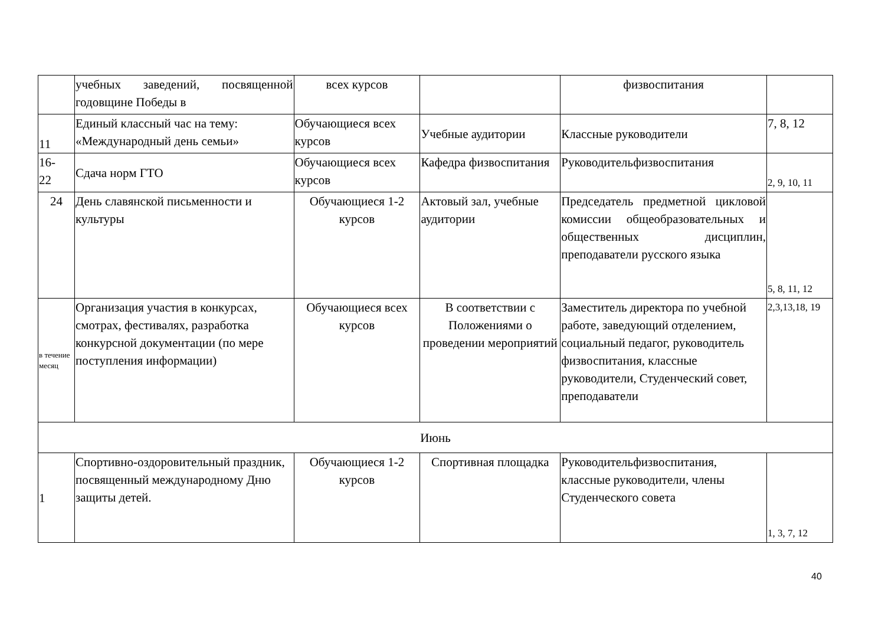| | учебных заведений, посвященной годовщине Победы в | всех курсов | | физвоспитания | |
| 11 | Единый классный час на тему: «Международный день семьи» | Обучающиеся всех курсов | Учебные аудитории | Классные руководители | 7, 8, 12 |
| 16- 22 | Сдача норм ГТО | Обучающиеся всех курсов | Кафедра физвоспитания | Руководительфизвоспитания | 2, 9, 10, 11 |
| 24 | День славянской письменности и культуры | Обучающиеся 1-2 курсов | Актовый зал, учебные аудитории | Председатель предметной цикловой комиссии общеобразовательных и общественных дисциплин, преподаватели русского языка | 5, 8, 11, 12 |
| в течение месяц | Организация участия в конкурсах, смотрах, фестивалях, разработка конкурсной документации (по мере поступления информации) | Обучающиеся всех курсов | В соответствии с Положениями о проведении мероприятий | Заместитель директора по учебной работе, заведующий отделением, социальный педагог, руководитель физвоспитания, классные руководители, Студенческий совет, преподаватели | 2,3,13,18, 19 |
| Июнь | | | | | |
| 1 | Спортивно-оздоровительный праздник, посвященный международному Дню защиты детей. | Обучающиеся 1-2 курсов | Спортивная площадка | Руководительфизвоспитания, классные руководители, члены Студенческого совета | 1, 3, 7, 12 |
40